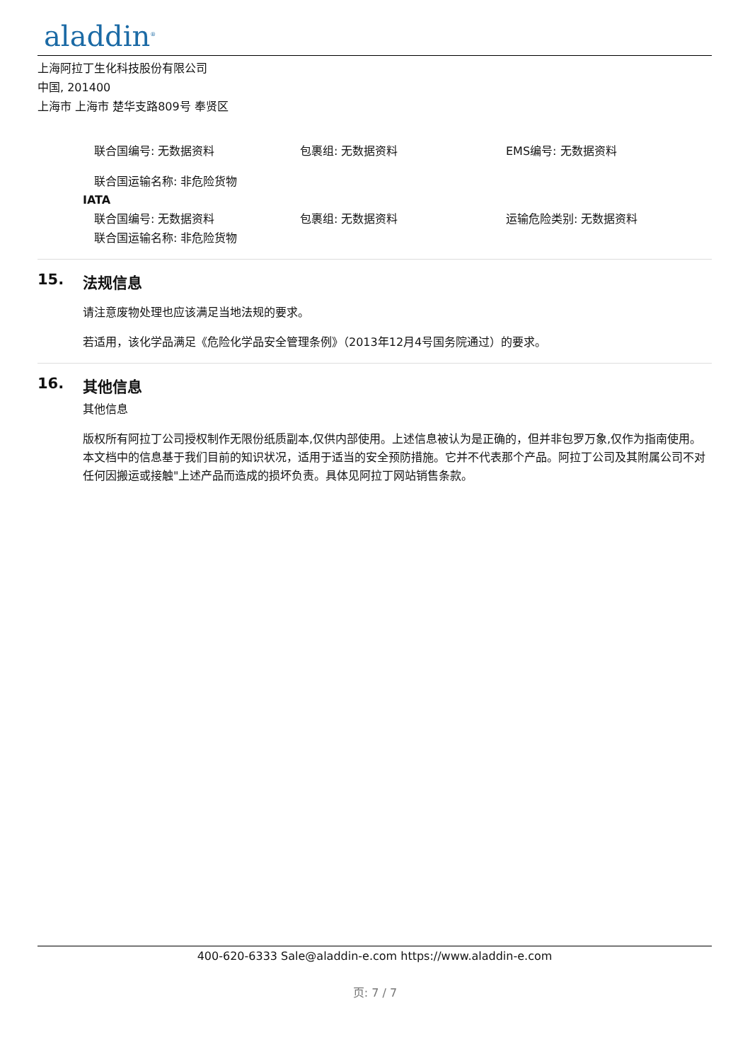aladdin<sup>®</sup>
上海阿拉丁生化科技股份有限公司
中国, 201400
上海市 上海市 楚华支路809号 奉贤区
联合国编号: 无数据资料 包裹组: 无数据资料 EMS编号: 无数据资料
联合国运输名称: 非危险货物
IATA
联合国编号: 无数据资料 包裹组: 无数据资料 运输危险类别: 无数据资料
联合国运输名称: 非危险货物
15. 法规信息
请注意废物处理也应该满足当地法规的要求。
若适用，该化学品满足《危险化学品安全管理条例》（2013年12月4号国务院通过）的要求。
16. 其他信息
其他信息
版权所有阿拉丁公司授权制作无限份纸质副本,仅供内部使用。上述信息被认为是正确的，但并非包罗万象,仅作为指南使用。本文档中的信息基于我们目前的知识状况，适用于适当的安全预防措施。它并不代表那个产品。阿拉丁公司及其附属公司不对任何因搬运或接触"上述产品而造成的损坏负责。具体见阿拉丁网站销售条款。
400-620-6333 Sale@aladdin-e.com https://www.aladdin-e.com
页: 7 / 7